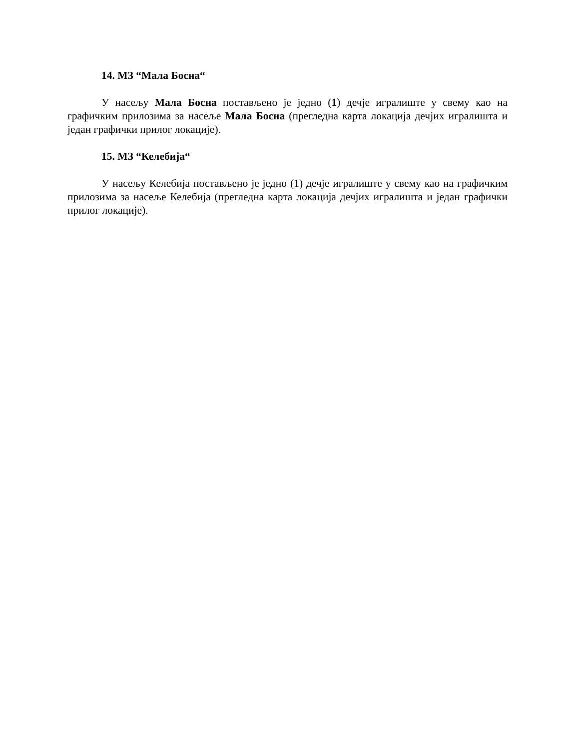14. МЗ “Мала Босна“
У насељу Мала Босна постављено је једно (1) дечје игралиште у свему као на графичким прилозима за насеље Мала Босна (прегледна карта локација дечјих игралишта и један графички прилог локације).
15. МЗ “Келебија“
У насељу Келебија постављено је једно (1) дечје игралиште у свему као на графичким прилозима за насеље Келебија (прегледна карта локација дечјих игралишта и један графички прилог локације).